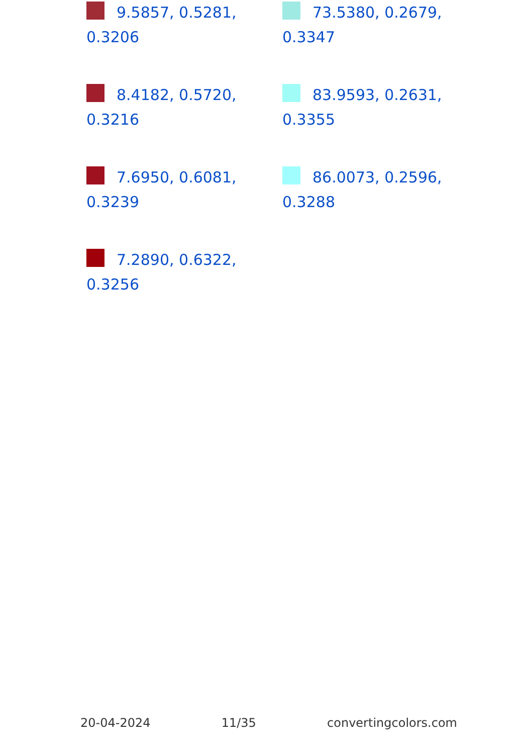9.5857, 0.5281,
0.3206
73.5380, 0.2679,
0.3347
8.4182, 0.5720,
0.3216
83.9593, 0.2631,
0.3355
7.6950, 0.6081,
0.3239
86.0073, 0.2596,
0.3288
7.2890, 0.6322,
0.3256
20-04-2024 11/35 convertingcolors.com